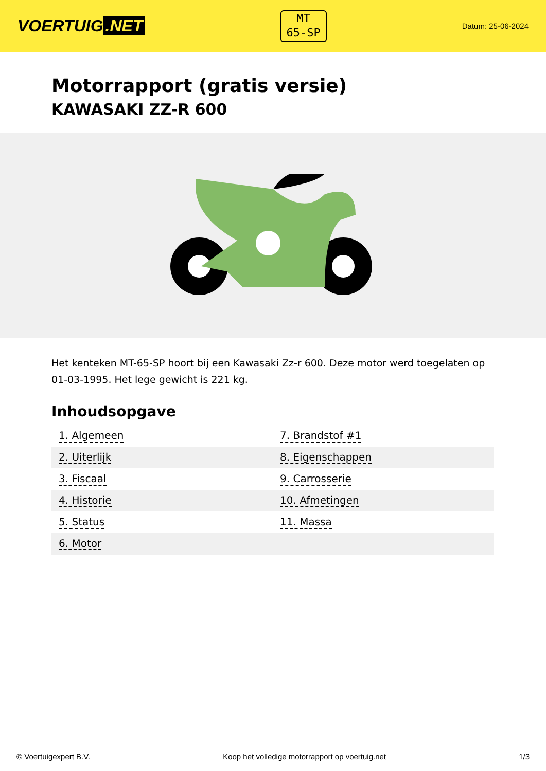VOERTUIG.NET
MT
65-SP
Datum: 25-06-2024
Motorrapport (gratis versie)
KAWASAKI ZZ-R 600
Het kenteken MT-65-SP hoort bij een Kawasaki Zz-r 600. Deze motor werd toegelaten op 01-03-1995. Het lege gewicht is 221 kg.
Inhoudsopgave
| 1. Algemeen | 7. Brandstof #1 |
| 2. Uiterlijk | 8. Eigenschappen |
| 3. Fiscaal | 9. Carrosserie |
| 4. Historie | 10. Afmetingen |
| 5. Status | 11. Massa |
| 6. Motor | |
© Voertuigexpert B.V. Koop het volledige motorrapport op voertuig.net 1/3